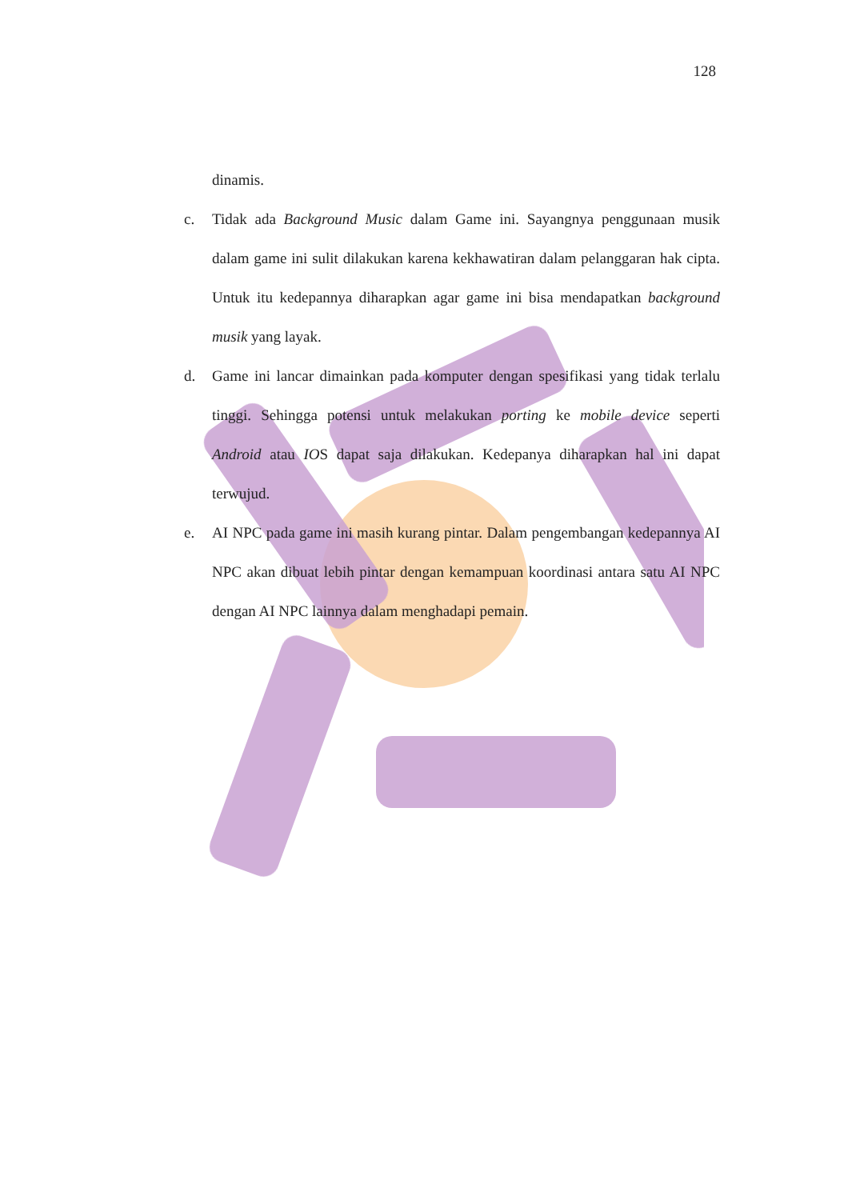128
dinamis.
c. Tidak ada Background Music dalam Game ini. Sayangnya penggunaan musik dalam game ini sulit dilakukan karena kekhawatiran dalam pelanggaran hak cipta. Untuk itu kedepannya diharapkan agar game ini bisa mendapatkan background musik yang layak.
d. Game ini lancar dimainkan pada komputer dengan spesifikasi yang tidak terlalu tinggi. Sehingga potensi untuk melakukan porting ke mobile device seperti Android atau IOS dapat saja dilakukan. Kedepanya diharapkan hal ini dapat terwujud.
e. AI NPC pada game ini masih kurang pintar. Dalam pengembangan kedepannya AI NPC akan dibuat lebih pintar dengan kemampuan koordinasi antara satu AI NPC dengan AI NPC lainnya dalam menghadapi pemain.